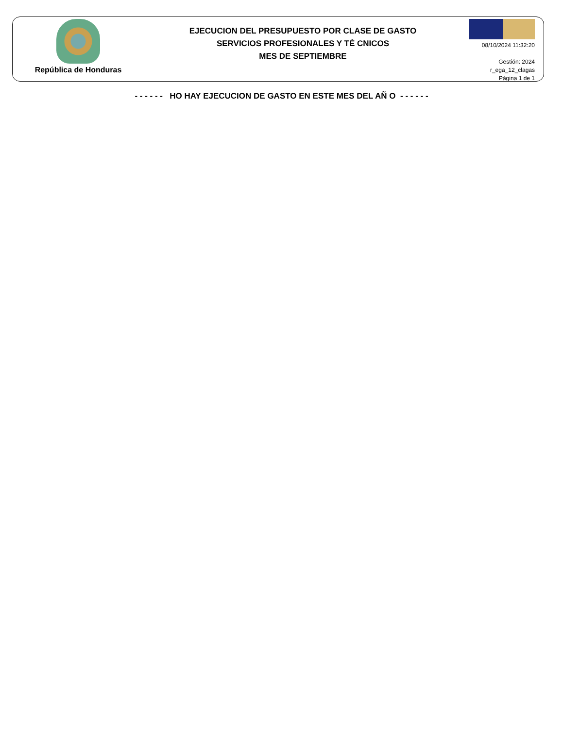República de Honduras
EJECUCION DEL PRESUPUESTO POR CLASE DE GASTO
SERVICIOS PROFESIONALES Y TÉ CNICOS
MES DE SEPTIEMBRE
08/10/2024 11:32:20
Gestión: 2024
r_ega_12_clagas
Página 1 de 1
- - - - - - HO HAY EJECUCION DE GASTO EN ESTE MES DEL AÑ O - - - - - -